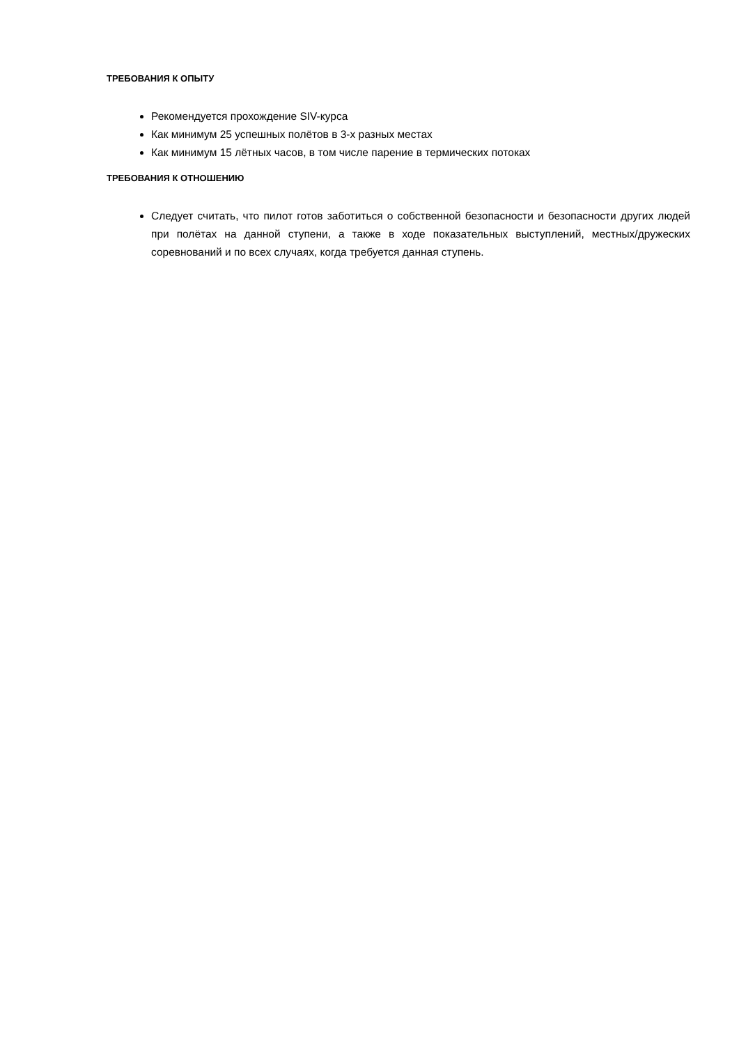ТРЕБОВАНИЯ К ОПЫТУ
Рекомендуется прохождение SIV-курса
Как минимум 25 успешных полётов в 3-х разных местах
Как минимум 15 лётных часов, в том числе парение в термических потоках
ТРЕБОВАНИЯ К ОТНОШЕНИЮ
Следует считать, что пилот готов заботиться о собственной безопасности и безопасности других людей при полётах на данной ступени, а также в ходе показательных выступлений, местных/дружеских соревнований и по всех случаях, когда требуется данная ступень.